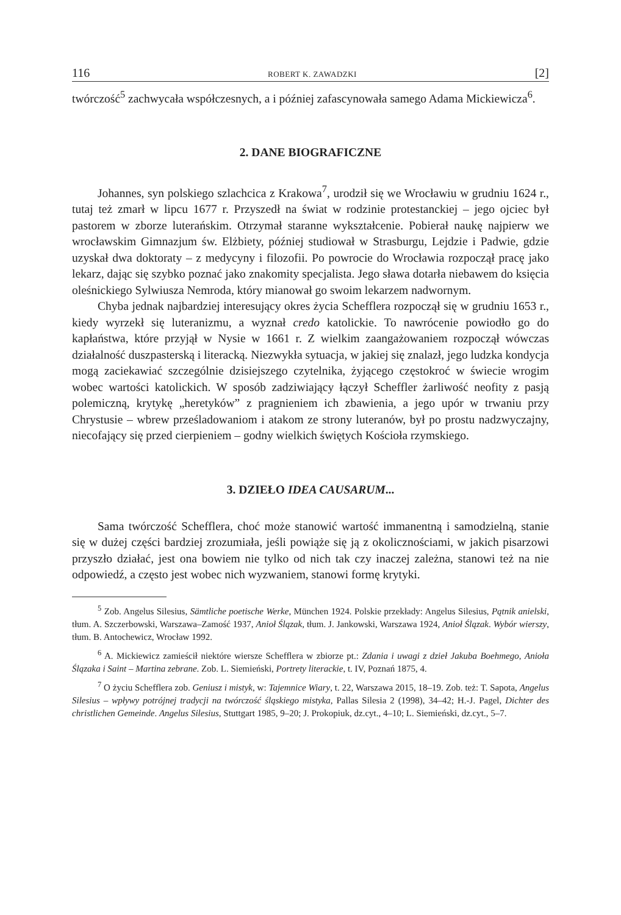116 ROBERT K. ZAWADZKI [2]
twórczość<sup>5</sup> zachwycała współczesnych, a i później zafascynowała samego Adama Mickiewicza<sup>6</sup>.
2. DANE BIOGRAFICZNE
Johannes, syn polskiego szlachcica z Krakowa<sup>7</sup>, urodził się we Wrocławiu w grudniu 1624 r., tutaj też zmarł w lipcu 1677 r. Przyszedł na świat w rodzinie protestanckiej – jego ojciec był pastorem w zborze luterańskim. Otrzymał staranne wykształcenie. Pobierał naukę najpierw we wrocławskim Gimnazjum św. Elżbiety, później studiował w Strasburgu, Lejdzie i Padwie, gdzie uzyskał dwa doktoraty – z medycyny i filozofii. Po powrocie do Wrocławia rozpoczął pracę jako lekarz, dając się szybko poznać jako znakomity specjalista. Jego sława dotarła niebawem do księcia oleśnickiego Sylwiusza Nemroda, który mianował go swoim lekarzem nadwornym.
Chyba jednak najbardziej interesujący okres życia Schefflera rozpoczął się w grudniu 1653 r., kiedy wyrzekł się luteranizmu, a wyznał credo katolickie. To nawrócenie powiodło go do kapłaństwa, które przyjął w Nysie w 1661 r. Z wielkim zaangażowaniem rozpoczął wówczas działalność duszpasterską i literacką. Niezwykła sytuacja, w jakiej się znalazł, jego ludzka kondycja mogą zaciekawiać szczególnie dzisiejszego czytelnika, żyjącego częstokroć w świecie wrogim wobec wartości katolickich. W sposób zadziwiający łączył Scheffler żarliwość neofity z pasją polemiczną, krytykę „heretyków” z pragnieniem ich zbawienia, a jego upór w trwaniu przy Chrystusie – wbrew prześladowaniom i atakom ze strony luteranów, był po prostu nadzwyczajny, niecofający się przed cierpieniem – godny wielkich świętych Kościoła rzymskiego.
3. DZIEŁO IDEA CAUSARUM...
Sama twórczość Schefflera, choć może stanowić wartość immanentną i samodzielną, stanie się w dużej części bardziej zrozumiała, jeśli powiąże się ją z okolicznościami, w jakich pisarzowi przyszło działać, jest ona bowiem nie tylko od nich tak czy inaczej zależna, stanowi też na nie odpowiedź, a często jest wobec nich wyzwaniem, stanowi formę krytyki.
<sup>5</sup> Zob. Angelus Silesius, Sämtliche poetische Werke, München 1924. Polskie przekłady: Angelus Silesius, Pątnik anielski, tłum. A. Szczerbowski, Warszawa–Zamość 1937, Anioł Ślązak, tłum. J. Jankowski, Warszawa 1924, Anioł Ślązak. Wybór wierszy, tłum. B. Antochewicz, Wrocław 1992.
<sup>6</sup> A. Mickiewicz zamieścił niektóre wiersze Schefflera w zbiorze pt.: Zdania i uwagi z dzieł Jakuba Boehmego, Anioła Ślązaka i Saint – Martina zebrane. Zob. L. Siemieński, Portrety literackie, t. IV, Poznań 1875, 4.
<sup>7</sup> O życiu Schefflera zob. Geniusz i mistyk, w: Tajemnice Wiary, t. 22, Warszawa 2015, 18–19. Zob. też: T. Sapota, Angelus Silesius – wpływy potrójnej tradycji na twórczość śląskiego mistyka, Pallas Silesia 2 (1998), 34–42; H.-J. Pagel, Dichter des christlichen Gemeinde. Angelus Silesius, Stuttgart 1985, 9–20; J. Prokopiuk, dz.cyt., 4–10; L. Siemieński, dz.cyt., 5–7.